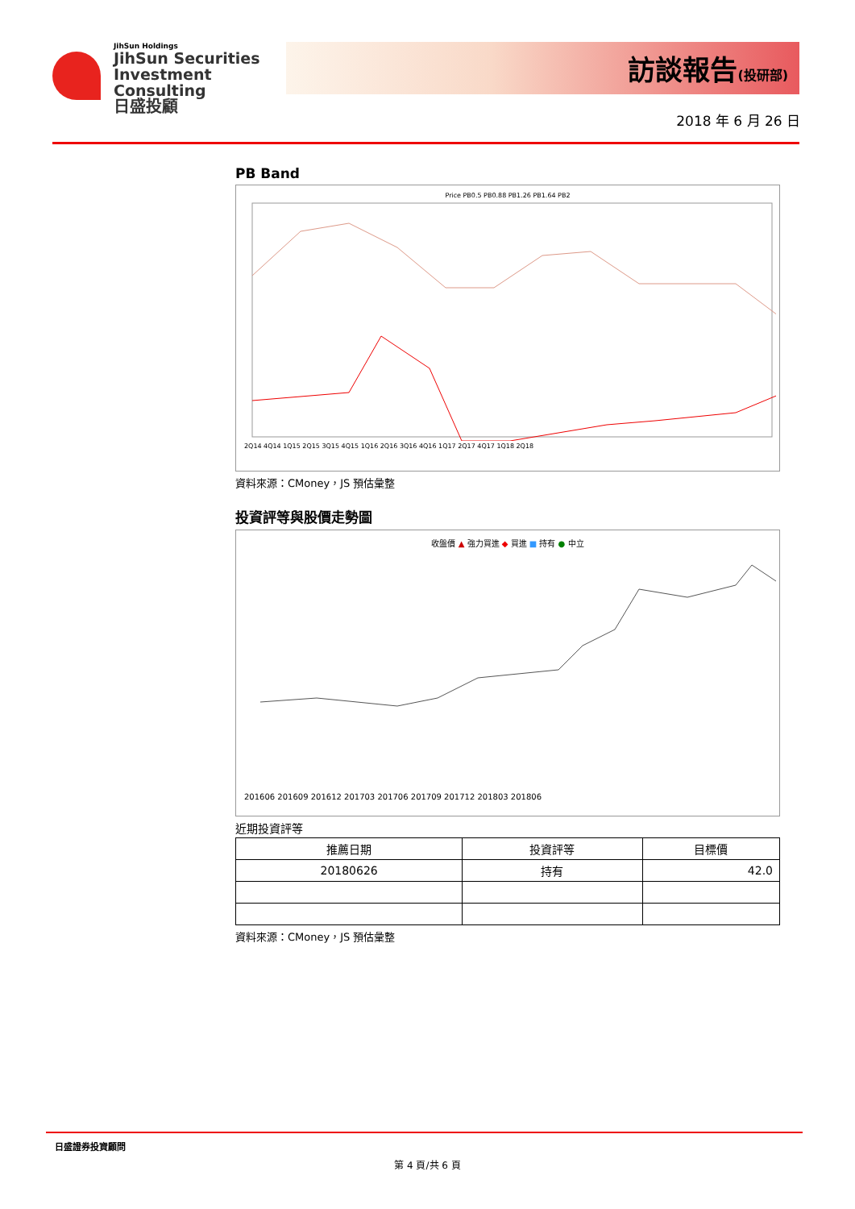JihSun Holdings
JihSun Securities
Investment Consulting
日盛投顧
訪談報告(投研部)
2018 年 6 月 26 日
PB Band
Price PB0.5 PB0.88 PB1.26 PB1.64 PB2
2Q14 4Q14 1Q15 2Q15 3Q15 4Q15 1Q16 2Q16 3Q16 4Q16 1Q17 2Q17 4Q17 1Q18 2Q18
資料來源：CMoney，JS 預估彙整
投資評等與股價走勢圖
收盤價 ▲ 強力買進 ◆ 買進 ■ 持有 ● 中立
201606 201609 201612 201703 201706 201709 201712 201803 201806
近期投資評等
| 推薦日期 | 投資評等 | 目標價 |
| --- | --- | --- |
| 20180626 | 持有 | 42.0 |
資料來源：CMoney，JS 預估彙整
日盛證券投資顧問
第 4 頁/共 6 頁